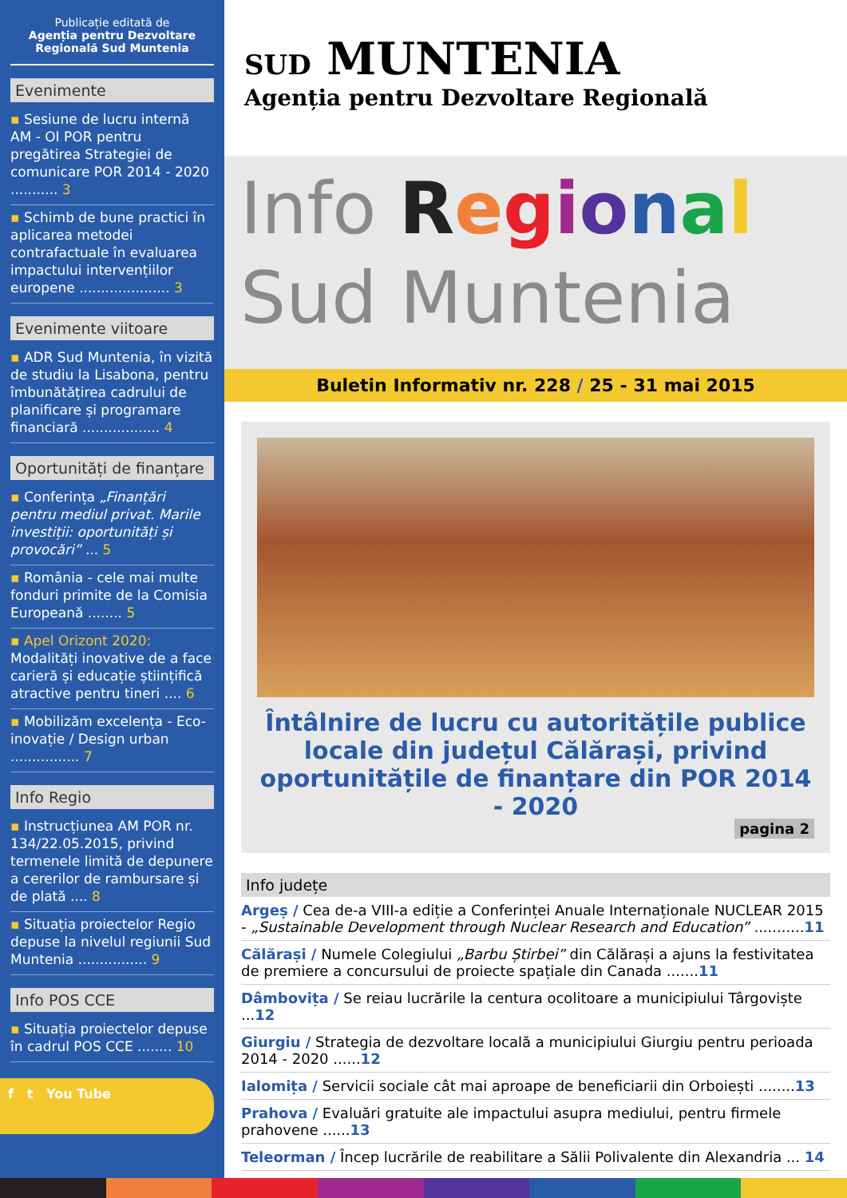Publicație editată de
Agenția pentru Dezvoltare Regională Sud Muntenia
Evenimente
▪ Sesiune de lucru internă AM - OI POR pentru pregătirea Strategiei de comunicare POR 2014 - 2020 ........... 3
▪ Schimb de bune practici în aplicarea metodei contrafactuale în evaluarea impactului intervențiilor europene ..................... 3
Evenimente viitoare
▪ ADR Sud Muntenia, în vizită de studiu la Lisabona, pentru îmbunătățirea cadrului de planificare și programare financiară .................. 4
Oportunități de finanțare
▪ Conferința „Finanțări pentru mediul privat. Marile investiții: oportunități și provocări” ... 5
▪ România - cele mai multe fonduri primite de la Comisia Europeană ........ 5
▪ Apel Orizont 2020: Modalități inovative de a face carieră și educație științifică atractive pentru tineri .... 6
▪ Mobilizăm excelența - Eco-inovație / Design urban ................ 7
Info Regio
▪ Instrucțiunea AM POR nr. 134/22.05.2015, privind termenele limită de depunere a cererilor de rambursare și de plată .... 8
▪ Situația proiectelor Regio depuse la nivelul regiunii Sud Muntenia ................ 9
Info POS CCE
▪ Situația proiectelor depuse în cadrul POS CCE ........ 10
f t You Tube
SUD MUNTENIA
Agenția pentru Dezvoltare Regională
Info Regional
Sud Muntenia
Buletin Informativ nr. 228 / 25 - 31 mai 2015
Întâlnire de lucru cu autoritățile publice locale din județul Călărași, privind oportunitățile de finanțare din POR 2014 - 2020
pagina 2
Info județe
Argeș / Cea de-a VIII-a ediție a Conferinței Anuale Internaționale NUCLEAR 2015 - „Sustainable Development through Nuclear Research and Education” ...........11
Călărași / Numele Colegiului „Barbu Știrbei” din Călărași a ajuns la festivitatea de premiere a concursului de proiecte spațiale din Canada .......11
Dâmbovița / Se reiau lucrările la centura ocolitoare a municipiului Târgoviște ...12
Giurgiu / Strategia de dezvoltare locală a municipiului Giurgiu pentru perioada 2014 - 2020 ......12
Ialomița / Servicii sociale cât mai aproape de beneficiarii din Orboiești ........13
Prahova / Evaluări gratuite ale impactului asupra mediului, pentru firmele prahovene ......13
Teleorman / Încep lucrările de reabilitare a Sălii Polivalente din Alexandria ... 14